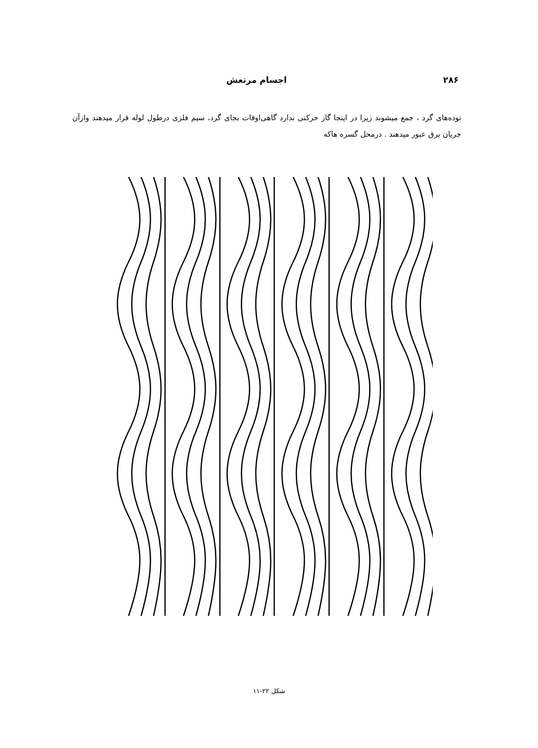۲۸۶ اجسام مرتعش
توده‌های گرد ، جمع میشوند زیرا در اینجا گاز حرکتی ندارد گاهی‌اوقات بجای گرد، سیم فلزی درطول لوله قرار میدهند وازآن جریان برق عبور میدهند . درمحل گسره هاکه
شکل ۲۲-۱۱